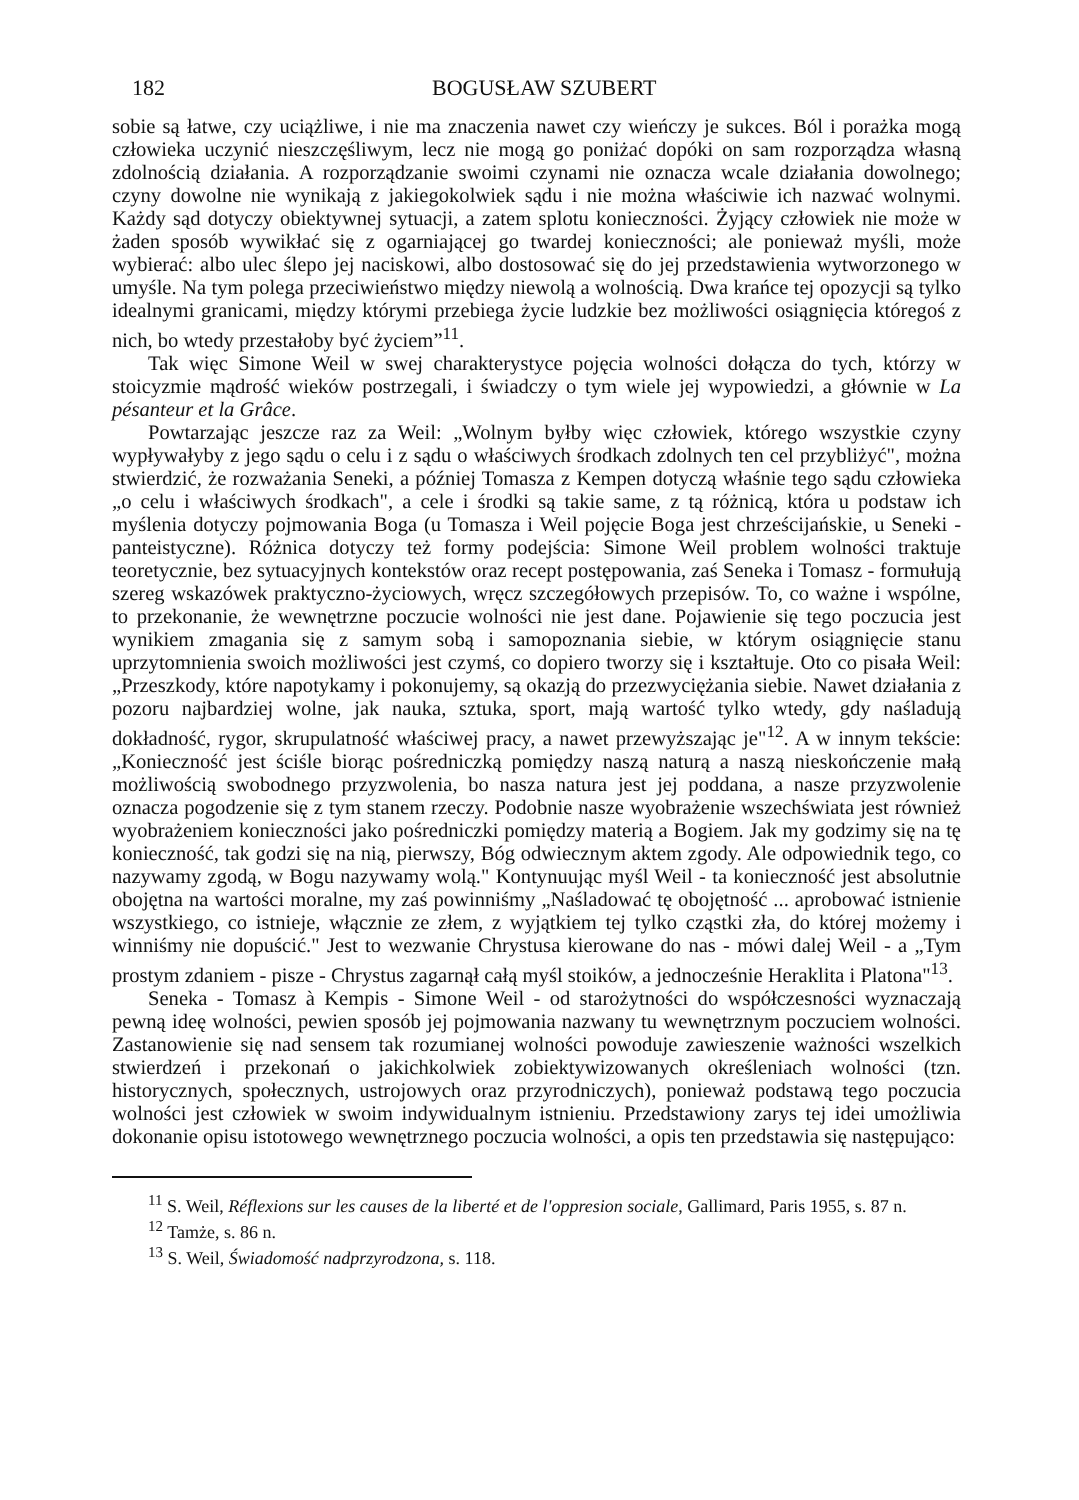182 BOGUSŁAW SZUBERT
sobie są łatwe, czy uciążliwe, i nie ma znaczenia nawet czy wieńczy je sukces. Ból i porażka mogą człowieka uczynić nieszczęśliwym, lecz nie mogą go poniżać dopóki on sam rozporządza własną zdolnością działania. A rozporządzanie swoimi czynami nie oznacza wcale działania dowolnego; czyny dowolne nie wynikają z jakiegokolwiek sądu i nie można właściwie ich nazwać wolnymi. Każdy sąd dotyczy obiektywnej sytuacji, a zatem splotu konieczności. Żyjący człowiek nie może w żaden sposób wywikłać się z ogarniającej go twardej konieczności; ale ponieważ myśli, może wybierać: albo ulec ślepo jej naciskowi, albo dostosować się do jej przedstawienia wytworzonego w umyśle. Na tym polega przeciwieństwo między niewolą a wolnością. Dwa krańce tej opozycji są tylko idealnymi granicami, między którymi przebiega życie ludzkie bez możliwości osiągnięcia któregoś z nich, bo wtedy przestałoby być życiem”<sup>11</sup>.
Tak więc Simone Weil w swej charakterystyce pojęcia wolności dołącza do tych, którzy w stoicyzmie mądrość wieków postrzegali, i świadczy o tym wiele jej wypowiedzi, a głównie w La pésanteur et la Grâce.
Powtarzając jeszcze raz za Weil: „Wolnym byłby więc człowiek, którego wszystkie czyny wypływałyby z jego sądu o celu i z sądu o właściwych środkach zdolnych ten cel przybliżyć", można stwierdzić, że rozważania Seneki, a później Tomasza z Kempen dotyczą właśnie tego sądu człowieka „o celu i właściwych środkach", a cele i środki są takie same, z tą różnicą, która u podstaw ich myślenia dotyczy pojmowania Boga (u Tomasza i Weil pojęcie Boga jest chrześcijańskie, u Seneki - panteistyczne). Różnica dotyczy też formy podejścia: Simone Weil problem wolności traktuje teoretycznie, bez sytuacyjnych kontekstów oraz recept postępowania, zaś Seneka i Tomasz - formułują szereg wskazówek praktyczno-życiowych, wręcz szczegółowych przepisów. To, co ważne i wspólne, to przekonanie, że wewnętrzne poczucie wolności nie jest dane. Pojawienie się tego poczucia jest wynikiem zmagania się z samym sobą i samopoznania siebie, w którym osiągnięcie stanu uprzytomnienia swoich możliwości jest czymś, co dopiero tworzy się i kształtuje. Oto co pisała Weil: „Przeszkody, które napotykamy i pokonujemy, są okazją do przezwyciężania siebie. Nawet działania z pozoru najbardziej wolne, jak nauka, sztuka, sport, mają wartość tylko wtedy, gdy naśladują dokładność, rygor, skrupulatność właściwej pracy, a nawet przewyższając je"<sup>12</sup>. A w innym tekście: „Konieczność jest ściśle biorąc pośredniczką pomiędzy naszą naturą a naszą nieskończenie małą możliwością swobodnego przyzwolenia, bo nasza natura jest jej poddana, a nasze przyzwolenie oznacza pogodzenie się z tym stanem rzeczy. Podobnie nasze wyobrażenie wszechświata jest również wyobrażeniem konieczności jako pośredniczki pomiędzy materią a Bogiem. Jak my godzimy się na tę konieczność, tak godzi się na nią, pierwszy, Bóg odwiecznym aktem zgody. Ale odpowiednik tego, co nazywamy zgodą, w Bogu nazywamy wolą." Kontynuując myśl Weil - ta konieczność jest absolutnie obojętna na wartości moralne, my zaś powinniśmy „Naśladować tę obojętność ... aprobować istnienie wszystkiego, co istnieje, włącznie ze złem, z wyjątkiem tej tylko cząstki zła, do której możemy i winniśmy nie dopuścić." Jest to wezwanie Chrystusa kierowane do nas - mówi dalej Weil - a „Tym prostym zdaniem - pisze - Chrystus zagarnął całą myśl stoików, a jednocześnie Heraklita i Platona"<sup>13</sup>.
Seneka - Tomasz à Kempis - Simone Weil - od starożytności do współczesności wyznaczają pewną ideę wolności, pewien sposób jej pojmowania nazwany tu wewnętrznym poczuciem wolności. Zastanowienie się nad sensem tak rozumianej wolności powoduje zawieszenie ważności wszelkich stwierdzeń i przekonań o jakichkolwiek zobiektywizowanych określeniach wolności (tzn. historycznych, społecznych, ustrojowych oraz przyrodniczych), ponieważ podstawą tego poczucia wolności jest człowiek w swoim indywidualnym istnieniu. Przedstawiony zarys tej idei umożliwia dokonanie opisu istotowego wewnętrznego poczucia wolności, a opis ten przedstawia się następująco:
<sup>11</sup> S. Weil, Réflexions sur les causes de la liberté et de l'oppresion sociale, Gallimard, Paris 1955, s. 87 n.
<sup>12</sup> Tamże, s. 86 n.
<sup>13</sup> S. Weil, Świadomość nadprzyrodzona, s. 118.